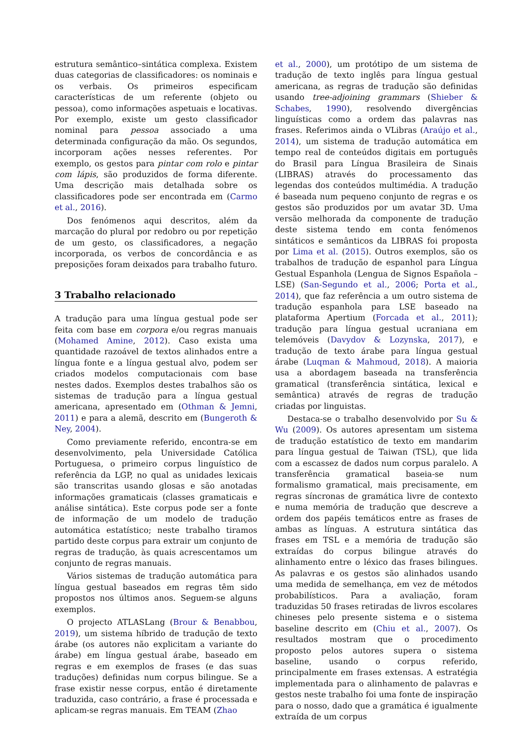estrutura semântico–sintática complexa. Existem duas categorias de classificadores: os nominais e os verbais. Os primeiros especificam características de um referente (objeto ou pessoa), como informações aspetuais e locativas. Por exemplo, existe um gesto classificador nominal para pessoa associado a uma determinada configuração da mão. Os segundos, incorporam ações nesses referentes. Por exemplo, os gestos para pintar com rolo e pintar com lápis, são produzidos de forma diferente. Uma descrição mais detalhada sobre os classificadores pode ser encontrada em (Carmo et al., 2016).
Dos fenómenos aqui descritos, além da marcação do plural por redobro ou por repetição de um gesto, os classificadores, a negação incorporada, os verbos de concordância e as preposições foram deixados para trabalho futuro.
3 Trabalho relacionado
A tradução para uma língua gestual pode ser feita com base em corpora e/ou regras manuais (Mohamed Amine, 2012). Caso exista uma quantidade razoável de textos alinhados entre a língua fonte e a língua gestual alvo, podem ser criados modelos computacionais com base nestes dados. Exemplos destes trabalhos são os sistemas de tradução para a língua gestual americana, apresentado em (Othman & Jemni, 2011) e para a alemã, descrito em (Bungeroth & Ney, 2004).
Como previamente referido, encontra-se em desenvolvimento, pela Universidade Católica Portuguesa, o primeiro corpus linguístico de referência da LGP, no qual as unidades lexicais são transcritas usando glosas e são anotadas informações gramaticais (classes gramaticais e análise sintática). Este corpus pode ser a fonte de informação de um modelo de tradução automática estatístico; neste trabalho tiramos partido deste corpus para extrair um conjunto de regras de tradução, às quais acrescentamos um conjunto de regras manuais.
Vários sistemas de tradução automática para língua gestual baseados em regras têm sido propostos nos últimos anos. Seguem-se alguns exemplos.
O projecto ATLASLang (Brour & Benabbou, 2019), um sistema híbrido de tradução de texto árabe (os autores não explicitam a variante do árabe) em língua gestual árabe, baseado em regras e em exemplos de frases (e das suas traduções) definidas num corpus bilingue. Se a frase existir nesse corpus, então é diretamente traduzida, caso contrário, a frase é processada e aplicam-se regras manuais. Em TEAM (Zhao
et al., 2000), um protótipo de um sistema de tradução de texto inglês para língua gestual americana, as regras de tradução são definidas usando tree-adjoining grammars (Shieber & Schabes, 1990), resolvendo divergências linguísticas como a ordem das palavras nas frases. Referimos ainda o VLibras (Araújo et al., 2014), um sistema de tradução automática em tempo real de conteúdos digitais em português do Brasil para Língua Brasileira de Sinais (LIBRAS) através do processamento das legendas dos conteúdos multimédia. A tradução é baseada num pequeno conjunto de regras e os gestos são produzidos por um avatar 3D. Uma versão melhorada da componente de tradução deste sistema tendo em conta fenómenos sintáticos e semânticos da LIBRAS foi proposta por Lima et al. (2015). Outros exemplos, são os trabalhos de tradução de espanhol para Língua Gestual Espanhola (Lengua de Signos Española – LSE) (San-Segundo et al., 2006; Porta et al., 2014), que faz referência a um outro sistema de tradução espanhola para LSE baseado na plataforma Apertium (Forcada et al., 2011); tradução para língua gestual ucraniana em telemóveis (Davydov & Lozynska, 2017), e tradução de texto árabe para língua gestual árabe (Luqman & Mahmoud, 2018). A maioria usa a abordagem baseada na transferência gramatical (transferência sintática, lexical e semântica) através de regras de tradução criadas por linguistas.
Destaca-se o trabalho desenvolvido por Su & Wu (2009). Os autores apresentam um sistema de tradução estatístico de texto em mandarim para língua gestual de Taiwan (TSL), que lida com a escassez de dados num corpus paralelo. A transferência gramatical baseia-se num formalismo gramatical, mais precisamente, em regras síncronas de gramática livre de contexto e numa memória de tradução que descreve a ordem dos papéis temáticos entre as frases de ambas as línguas. A estrutura sintática das frases em TSL e a memória de tradução são extraídas do corpus bilingue através do alinhamento entre o léxico das frases bilingues. As palavras e os gestos são alinhados usando uma medida de semelhança, em vez de métodos probabilísticos. Para a avaliação, foram traduzidas 50 frases retiradas de livros escolares chineses pelo presente sistema e o sistema baseline descrito em (Chiu et al., 2007). Os resultados mostram que o procedimento proposto pelos autores supera o sistema baseline, usando o corpus referido, principalmente em frases extensas. A estratégia implementada para o alinhamento de palavras e gestos neste trabalho foi uma fonte de inspiração para o nosso, dado que a gramática é igualmente extraída de um corpus